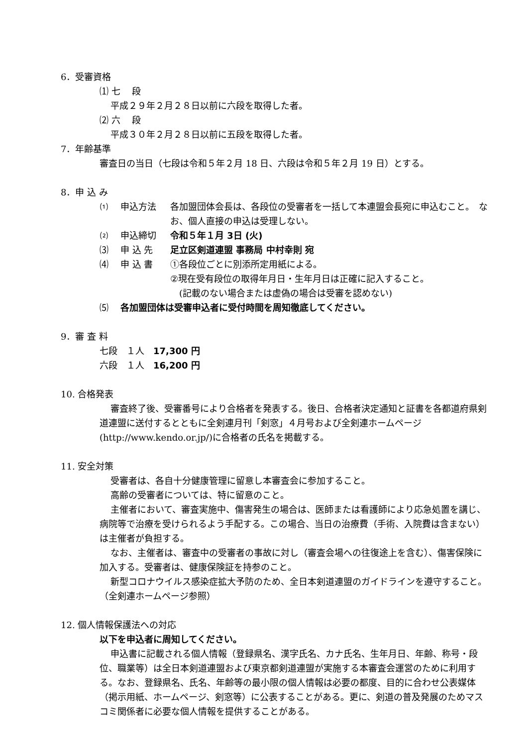6．受審資格
⑴ 七　 段
平成２９年２月２８日以前に六段を取得した者。
⑵ 六　 段
平成３０年２月２８日以前に五段を取得した者。
7．年齢基準
審査日の当日（七段は令和５年２月 18 日、六段は令和５年２月 19 日）とする。
8．申 込 み
⑴ 申込方法 各加盟団体会長は、各段位の受審者を一括して本連盟会長宛に申込むこと。　なお、個人直接の申込は受理しない。
⑵ 申込締切 令和５年１月 3日 (火)
⑶ 申 込 先 足立区剣道連盟 事務局 中村幸則 宛
⑷ 申 込 書 ①各段位ごとに別添所定用紙による。
②現在受有段位の取得年月日・生年月日は正確に記入すること。
　(記載のない場合または虚偽の場合は受審を認めない)
⑸ 各加盟団体は受審申込者に受付時間を周知徹底してください。
9．審 査 料
七段　１人　17,300 円
六段　１人　16,200 円
10. 合格発表
審査終了後、受審番号により合格者を発表する。後日、合格者決定通知と証書を各都道府県剣道連盟に送付するとともに全剣連月刊「剣窓」４月号および全剣連ホームページ(http://www.kendo.or.jp/)に合格者の氏名を掲載する。
11. 安全対策
受審者は、各自十分健康管理に留意し本審査会に参加すること。
高齢の受審者については、特に留意のこと。
主催者において、審査実施中、傷害発生の場合は、医師または看護師により応急処置を講じ、病院等で治療を受けられるよう手配する。この場合、当日の治療費（手術、入院費は含まない）は主催者が負担する。
なお、主催者は、審査中の受審者の事故に対し（審査会場への往復途上を含む）、傷害保険に加入する。受審者は、健康保険証を持参のこと。
新型コロナウイルス感染症拡大予防のため、全日本剣道連盟のガイドラインを遵守すること。（全剣連ホームページ参照）
12. 個人情報保護法への対応
以下を申込者に周知してください。
申込書に記載される個人情報（登録県名、漢字氏名、カナ氏名、生年月日、年齢、称号・段位、職業等）は全日本剣道連盟および東京都剣道連盟が実施する本審査会運営のために利用する。なお、登録県名、氏名、年齢等の最小限の個人情報は必要の都度、目的に合わせ公表媒体（掲示用紙、ホームページ、剣窓等）に公表することがある。更に、剣道の普及発展のためマスコミ関係者に必要な個人情報を提供することがある。